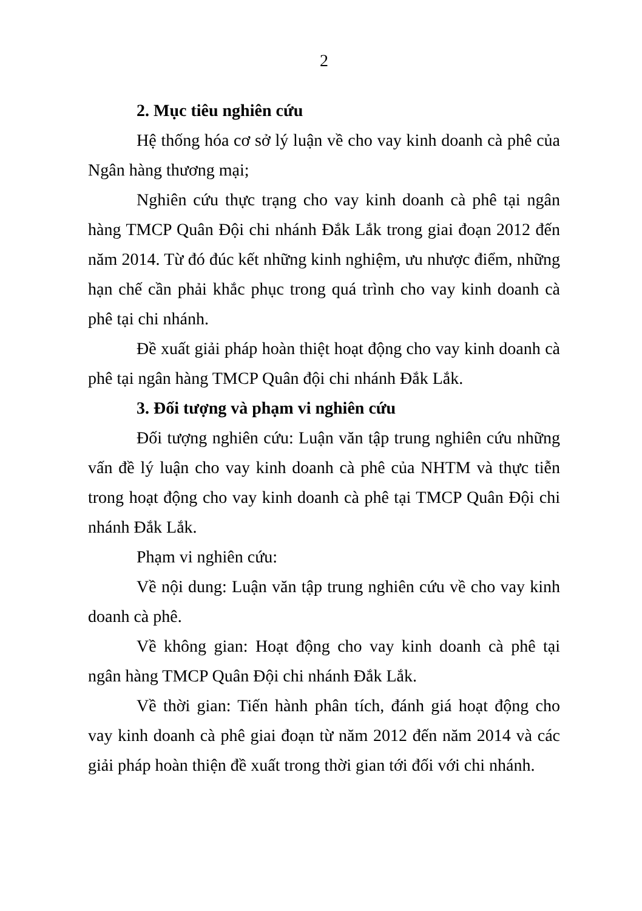2
2. Mục tiêu nghiên cứu
Hệ thống hóa cơ sở lý luận về cho vay kinh doanh cà phê của Ngân hàng thương mại;
Nghiên cứu thực trạng cho vay kinh doanh cà phê tại ngân hàng TMCP Quân Đội chi nhánh Đắk Lắk trong giai đoạn 2012 đến năm 2014. Từ đó đúc kết những kinh nghiệm, ưu nhược điểm, những hạn chế cần phải khắc phục trong quá trình cho vay kinh doanh cà phê tại chi nhánh.
Đề xuất giải pháp hoàn thiệt hoạt động cho vay kinh doanh cà phê tại ngân hàng TMCP Quân đội chi nhánh Đắk Lắk.
3. Đối tượng và phạm vi nghiên cứu
Đối tượng nghiên cứu: Luận văn tập trung nghiên cứu những vấn đề lý luận cho vay kinh doanh cà phê của NHTM và thực tiễn trong hoạt động cho vay kinh doanh cà phê tại TMCP Quân Đội chi nhánh Đắk Lắk.
Phạm vi nghiên cứu:
Về nội dung: Luận văn tập trung nghiên cứu về cho vay kinh doanh cà phê.
Về không gian: Hoạt động cho vay kinh doanh cà phê tại ngân hàng TMCP Quân Đội chi nhánh Đắk Lắk.
Về thời gian: Tiến hành phân tích, đánh giá hoạt động cho vay kinh doanh cà phê giai đoạn từ năm 2012 đến năm 2014 và các giải pháp hoàn thiện đề xuất trong thời gian tới đối với chi nhánh.